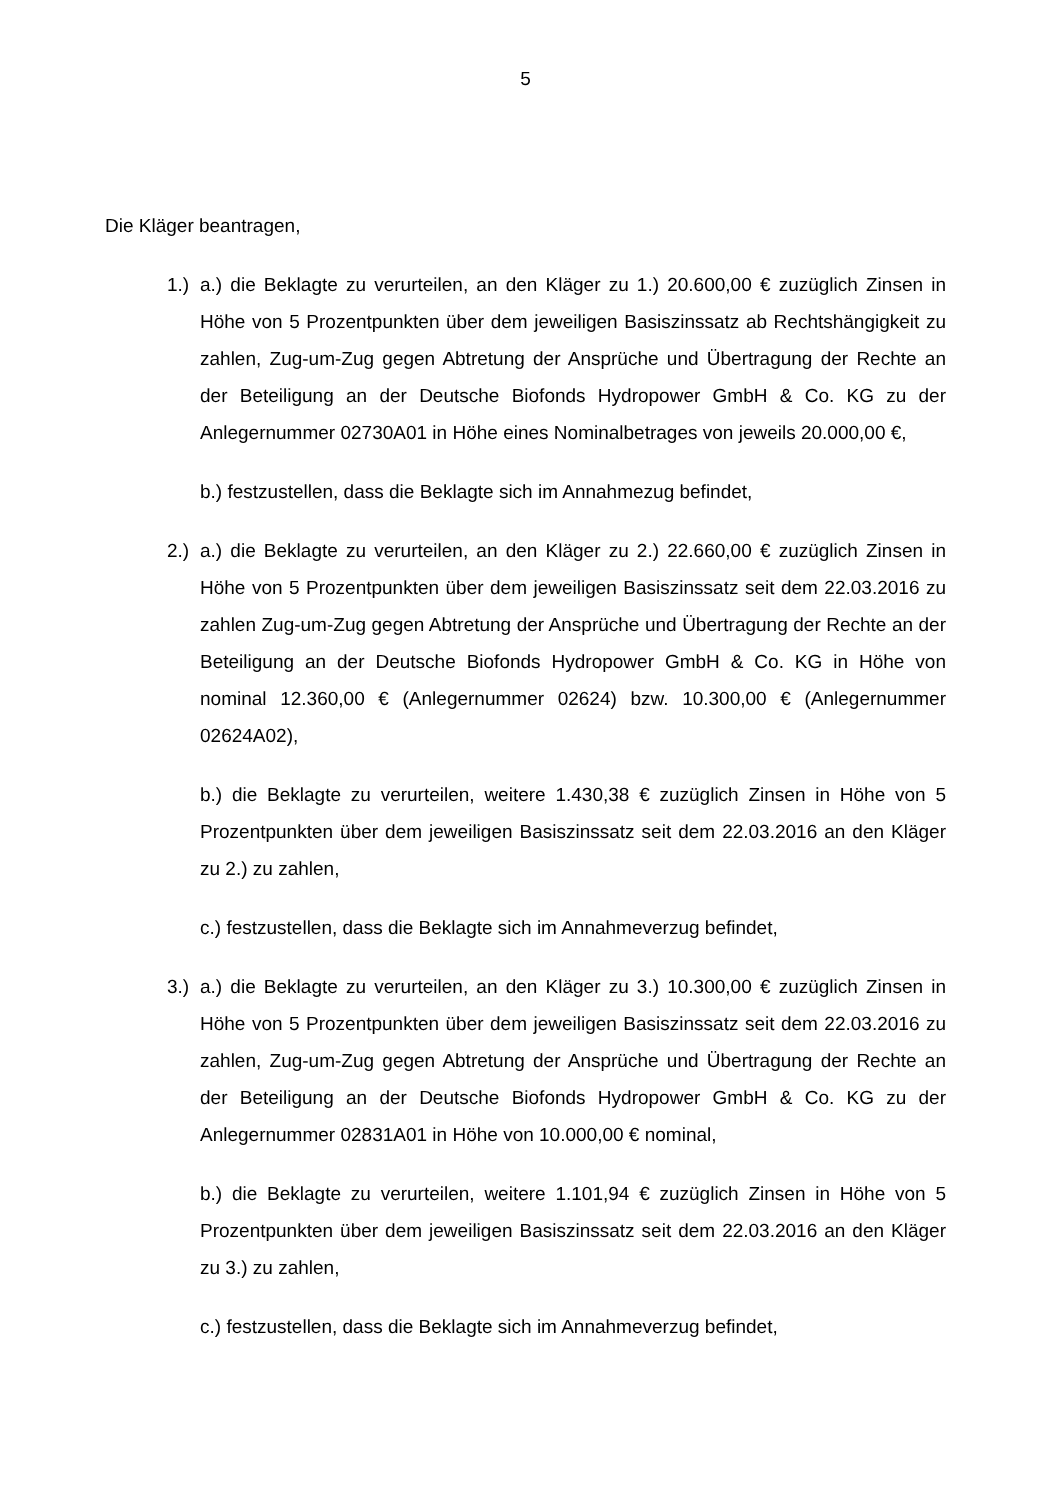5
Die Kläger beantragen,
1.)
a.) die Beklagte zu verurteilen, an den Kläger zu 1.) 20.600,00 € zuzüglich Zinsen in Höhe von 5 Prozentpunkten über dem jeweiligen Basiszinssatz ab Rechtshängigkeit zu zahlen, Zug-um-Zug gegen Abtretung der Ansprüche und Übertragung der Rechte an der Beteiligung an der Deutsche Biofonds Hydropower GmbH & Co. KG zu der Anlegernummer 02730A01 in Höhe eines Nominalbetrages von jeweils 20.000,00 €,
b.) festzustellen, dass die Beklagte sich im Annahmezug befindet,
2.)
a.) die Beklagte zu verurteilen, an den Kläger zu 2.) 22.660,00 € zuzüglich Zinsen in Höhe von 5 Prozentpunkten über dem jeweiligen Basiszinssatz seit dem 22.03.2016 zu zahlen Zug-um-Zug gegen Abtretung der Ansprüche und Übertragung der Rechte an der Beteiligung an der Deutsche Biofonds Hydropower GmbH & Co. KG in Höhe von nominal 12.360,00 € (Anlegernummer 02624) bzw. 10.300,00 € (Anlegernummer 02624A02),
b.) die Beklagte zu verurteilen, weitere 1.430,38 € zuzüglich Zinsen in Höhe von 5 Prozentpunkten über dem jeweiligen Basiszinssatz seit dem 22.03.2016 an den Kläger zu 2.) zu zahlen,
c.) festzustellen, dass die Beklagte sich im Annahmeverzug befindet,
3.)
a.) die Beklagte zu verurteilen, an den Kläger zu 3.) 10.300,00 € zuzüglich Zinsen in Höhe von 5 Prozentpunkten über dem jeweiligen Basiszinssatz seit dem 22.03.2016 zu zahlen, Zug-um-Zug gegen Abtretung der Ansprüche und Übertragung der Rechte an der Beteiligung an der Deutsche Biofonds Hydropower GmbH & Co. KG zu der Anlegernummer 02831A01 in Höhe von 10.000,00 € nominal,
b.) die Beklagte zu verurteilen, weitere 1.101,94 € zuzüglich Zinsen in Höhe von 5 Prozentpunkten über dem jeweiligen Basiszinssatz seit dem 22.03.2016 an den Kläger zu 3.) zu zahlen,
c.) festzustellen, dass die Beklagte sich im Annahmeverzug befindet,